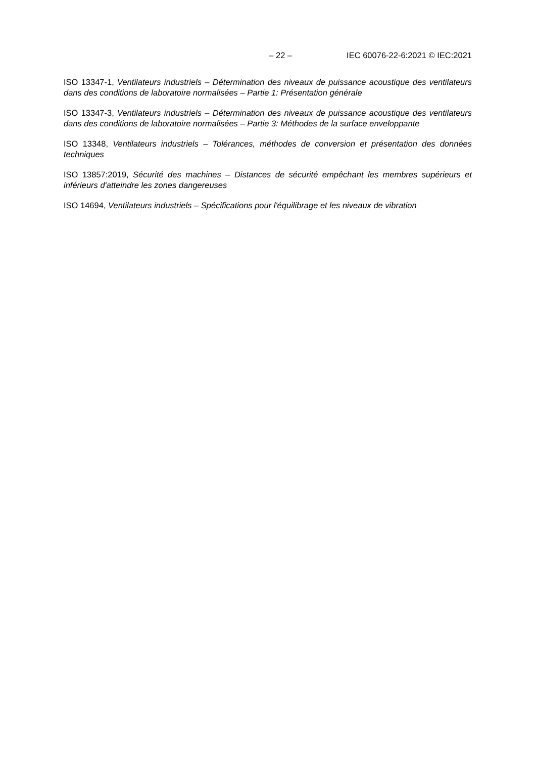– 22 – IEC 60076-22-6:2021 © IEC:2021
ISO 13347-1, Ventilateurs industriels – Détermination des niveaux de puissance acoustique des ventilateurs dans des conditions de laboratoire normalisées – Partie 1: Présentation générale
ISO 13347-3, Ventilateurs industriels – Détermination des niveaux de puissance acoustique des ventilateurs dans des conditions de laboratoire normalisées – Partie 3: Méthodes de la surface enveloppante
ISO 13348, Ventilateurs industriels – Tolérances, méthodes de conversion et présentation des données techniques
ISO 13857:2019, Sécurité des machines – Distances de sécurité empêchant les membres supérieurs et inférieurs d'atteindre les zones dangereuses
ISO 14694, Ventilateurs industriels – Spécifications pour l'équilibrage et les niveaux de vibration